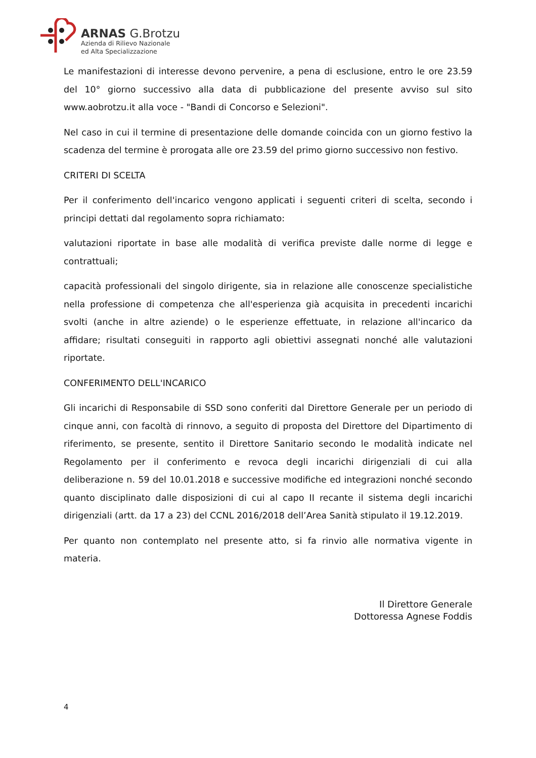ARNAS G.Brotzu
Azienda di Rilievo Nazionale
ed Alta Specializzazione
Le manifestazioni di interesse devono pervenire, a pena di esclusione, entro le ore 23.59 del 10° giorno successivo alla data di pubblicazione del presente avviso sul sito www.aobrotzu.it alla voce - "Bandi di Concorso e Selezioni".
Nel caso in cui il termine di presentazione delle domande coincida con un giorno festivo la scadenza del termine è prorogata alle ore 23.59 del primo giorno successivo non festivo.
CRITERI DI SCELTA
Per il conferimento dell'incarico vengono applicati i seguenti criteri di scelta, secondo i principi dettati dal regolamento sopra richiamato:
valutazioni riportate in base alle modalità di verifica previste dalle norme di legge e contrattuali;
capacità professionali del singolo dirigente, sia in relazione alle conoscenze specialistiche nella professione di competenza che all'esperienza già acquisita in precedenti incarichi svolti (anche in altre aziende) o le esperienze effettuate, in relazione all'incarico da affidare; risultati conseguiti in rapporto agli obiettivi assegnati nonché alle valutazioni riportate.
CONFERIMENTO DELL'INCARICO
Gli incarichi di Responsabile di SSD sono conferiti dal Direttore Generale per un periodo di cinque anni, con facoltà di rinnovo, a seguito di proposta del Direttore del Dipartimento di riferimento, se presente, sentito il Direttore Sanitario secondo le modalità indicate nel Regolamento per il conferimento e revoca degli incarichi dirigenziali di cui alla deliberazione n. 59 del 10.01.2018 e successive modifiche ed integrazioni nonché secondo quanto disciplinato dalle disposizioni di cui al capo II recante il sistema degli incarichi dirigenziali (artt. da 17 a 23) del CCNL 2016/2018 dell’Area Sanità stipulato il 19.12.2019.
Per quanto non contemplato nel presente atto, si fa rinvio alle normativa vigente in materia.
Il Direttore Generale
Dottoressa Agnese Foddis
4